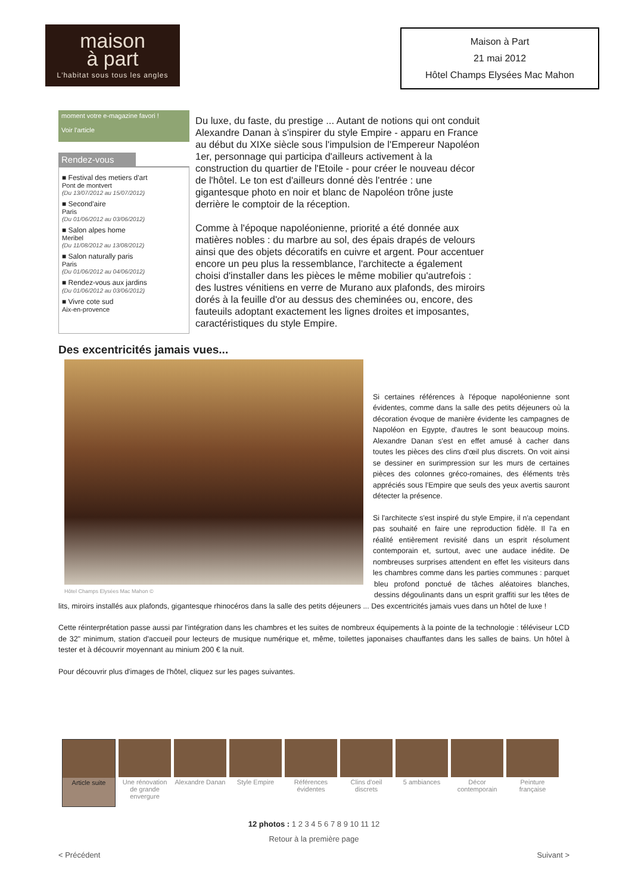maison
à part
L'habitat sous tous les angles
Maison à Part
21 mai 2012
Hôtel Champs Elysées Mac Mahon
moment votre e-magazine favori !
Voir l'article
Rendez-vous
■ Festival des metiers d'art
Pont de montvert
(Du 13/07/2012 au 15/07/2012)
■ Second'aire
Paris
(Du 01/06/2012 au 03/06/2012)
■ Salon alpes home
Meribel
(Du 11/08/2012 au 13/08/2012)
■ Salon naturally paris
Paris
(Du 01/06/2012 au 04/06/2012)
■ Rendez-vous aux jardins
(Du 01/06/2012 au 03/06/2012)
■ Vivre cote sud
Aix-en-provence
Du luxe, du faste, du prestige ... Autant de notions qui ont conduit Alexandre Danan à s'inspirer du style Empire - apparu en France au début du XIXe siècle sous l'impulsion de l'Empereur Napoléon 1er, personnage qui participa d'ailleurs activement à la construction du quartier de l'Etoile - pour créer le nouveau décor de l'hôtel. Le ton est d'ailleurs donné dès l'entrée : une gigantesque photo en noir et blanc de Napoléon trône juste derrière le comptoir de la réception.
Comme à l'époque napoléonienne, priorité a été donnée aux matières nobles : du marbre au sol, des épais drapés de velours ainsi que des objets décoratifs en cuivre et argent. Pour accentuer encore un peu plus la ressemblance, l'architecte a également choisi d'installer dans les pièces le même mobilier qu'autrefois : des lustres vénitiens en verre de Murano aux plafonds, des miroirs dorés à la feuille d'or au dessus des cheminées ou, encore, des fauteuils adoptant exactement les lignes droites et imposantes, caractéristiques du style Empire.
Des excentricités jamais vues...
Hôtel Champs Elysées Mac Mahon ©
Si certaines références à l'époque napoléonienne sont évidentes, comme dans la salle des petits déjeuners où la décoration évoque de manière évidente les campagnes de Napoléon en Egypte, d'autres le sont beaucoup moins. Alexandre Danan s'est en effet amusé à cacher dans toutes les pièces des clins d'œil plus discrets. On voit ainsi se dessiner en surimpression sur les murs de certaines pièces des colonnes gréco-romaines, des éléments très appréciés sous l'Empire que seuls des yeux avertis sauront détecter la présence.
Si l'architecte s'est inspiré du style Empire, il n'a cependant pas souhaité en faire une reproduction fidèle. Il l'a en réalité entièrement revisité dans un esprit résolument contemporain et, surtout, avec une audace inédite. De nombreuses surprises attendent en effet les visiteurs dans les chambres comme dans les parties communes : parquet bleu profond ponctué de tâches aléatoires blanches, dessins dégoulinants dans un esprit graffiti sur les têtes de lits, miroirs installés aux plafonds, gigantesque rhinocéros dans la salle des petits déjeuners ... Des excentricités jamais vues dans un hôtel de luxe !
Cette réinterprétation passe aussi par l'intégration dans les chambres et les suites de nombreux équipements à la pointe de la technologie : téléviseur LCD de 32" minimum, station d'accueil pour lecteurs de musique numérique et, même, toilettes japonaises chauffantes dans les salles de bains. Un hôtel à tester et à découvrir moyennant au minium 200 € la nuit.
Pour découvrir plus d'images de l'hôtel, cliquez sur les pages suivantes.
Article suite
Une rénovation de grande envergure
Alexandre Danan
Style Empire Références évidentes
Clins d'oeil discrets
5 ambiances Décor contemporain
Peinture française
12 photos : 1 2 3 4 5 6 7 8 9 10 11 12
Retour à la première page
< Précédent Suivant >